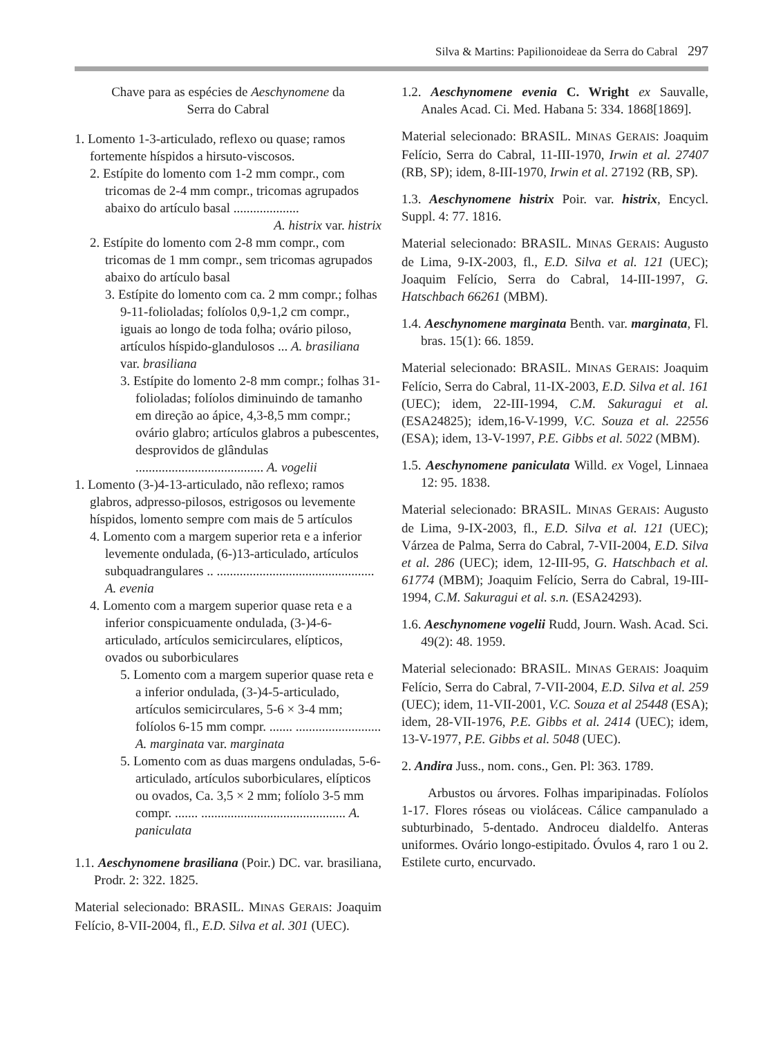Silva & Martins: Papilionoideae da Serra do Cabral 297
Chave para as espécies de Aeschynomene da
Serra do Cabral
1. Lomento 1-3-articulado, reflexo ou quase; ramos fortemente híspidos a hirsuto-viscosos.
2. Estípite do lomento com 1-2 mm compr., com tricomas de 2-4 mm compr., tricomas agrupados abaixo do artículo basal .................... A. histrix var. histrix
2. Estípite do lomento com 2-8 mm compr., com tricomas de 1 mm compr., sem tricomas agrupados abaixo do artículo basal
3. Estípite do lomento com ca. 2 mm compr.; folhas 9-11-folioladas; folíolos 0,9-1,2 cm compr., iguais ao longo de toda folha; ovário piloso, artículos híspido-glandulosos ... A. brasiliana var. brasiliana
3. Estípite do lomento 2-8 mm compr.; folhas 31-folioladas; folíolos diminuindo de tamanho em direção ao ápice, 4,3-8,5 mm compr.; ovário glabro; artículos glabros a pubescentes, desprovidos de glândulas ....................................... A. vogelii
1. Lomento (3-)4-13-articulado, não reflexo; ramos glabros, adpresso-pilosos, estrigosos ou levemente híspidos, lomento sempre com mais de 5 artículos
4. Lomento com a margem superior reta e a inferior levemente ondulada, (6-)13-articulado, artículos subquadrangulares .. ................................................ A. evenia
4. Lomento com a margem superior quase reta e a inferior conspicuamente ondulada, (3-)4-6-articulado, artículos semicirculares, elípticos, ovados ou suborbiculares
5. Lomento com a margem superior quase reta e a inferior ondulada, (3-)4-5-articulado, artículos semicirculares, 5-6 × 3-4 mm; folíolos 6-15 mm compr. ....... .......................... A. marginata var. marginata
5. Lomento com as duas margens onduladas, 5-6-articulado, artículos suborbiculares, elípticos ou ovados, Ca. 3,5 × 2 mm; folíolo 3-5 mm compr. ....... ............................................ A. paniculata
1.1. Aeschynomene brasiliana (Poir.) DC. var. brasiliana, Prodr. 2: 322. 1825.
Material selecionado: BRASIL. MINAS GERAIS: Joaquim Felício, 8-VII-2004, fl., E.D. Silva et al. 301 (UEC).
1.2. Aeschynomene evenia C. Wright ex Sauvalle, Anales Acad. Ci. Med. Habana 5: 334. 1868[1869].
Material selecionado: BRASIL. MINAS GERAIS: Joaquim Felício, Serra do Cabral, 11-III-1970, Irwin et al. 27407 (RB, SP); idem, 8-III-1970, Irwin et al. 27192 (RB, SP).
1.3. Aeschynomene histrix Poir. var. histrix, Encycl. Suppl. 4: 77. 1816.
Material selecionado: BRASIL. MINAS GERAIS: Augusto de Lima, 9-IX-2003, fl., E.D. Silva et al. 121 (UEC); Joaquim Felício, Serra do Cabral, 14-III-1997, G. Hatschbach 66261 (MBM).
1.4. Aeschynomene marginata Benth. var. marginata, Fl. bras. 15(1): 66. 1859.
Material selecionado: BRASIL. MINAS GERAIS: Joaquim Felício, Serra do Cabral, 11-IX-2003, E.D. Silva et al. 161 (UEC); idem, 22-III-1994, C.M. Sakuragui et al. (ESA24825); idem,16-V-1999, V.C. Souza et al. 22556 (ESA); idem, 13-V-1997, P.E. Gibbs et al. 5022 (MBM).
1.5. Aeschynomene paniculata Willd. ex Vogel, Linnaea 12: 95. 1838.
Material selecionado: BRASIL. MINAS GERAIS: Augusto de Lima, 9-IX-2003, fl., E.D. Silva et al. 121 (UEC); Várzea de Palma, Serra do Cabral, 7-VII-2004, E.D. Silva et al. 286 (UEC); idem, 12-III-95, G. Hatschbach et al. 61774 (MBM); Joaquim Felício, Serra do Cabral, 19-III-1994, C.M. Sakuragui et al. s.n. (ESA24293).
1.6. Aeschynomene vogelii Rudd, Journ. Wash. Acad. Sci. 49(2): 48. 1959.
Material selecionado: BRASIL. MINAS GERAIS: Joaquim Felício, Serra do Cabral, 7-VII-2004, E.D. Silva et al. 259 (UEC); idem, 11-VII-2001, V.C. Souza et al 25448 (ESA); idem, 28-VII-1976, P.E. Gibbs et al. 2414 (UEC); idem, 13-V-1977, P.E. Gibbs et al. 5048 (UEC).
2. Andira Juss., nom. cons., Gen. Pl: 363. 1789.
Arbustos ou árvores. Folhas imparipinadas. Folíolos 1-17. Flores róseas ou violáceas. Cálice campanulado a subturbinado, 5-dentado. Androceu dialdelfo. Anteras uniformes. Ovário longo-estipitado. Óvulos 4, raro 1 ou 2. Estilete curto, encurvado.